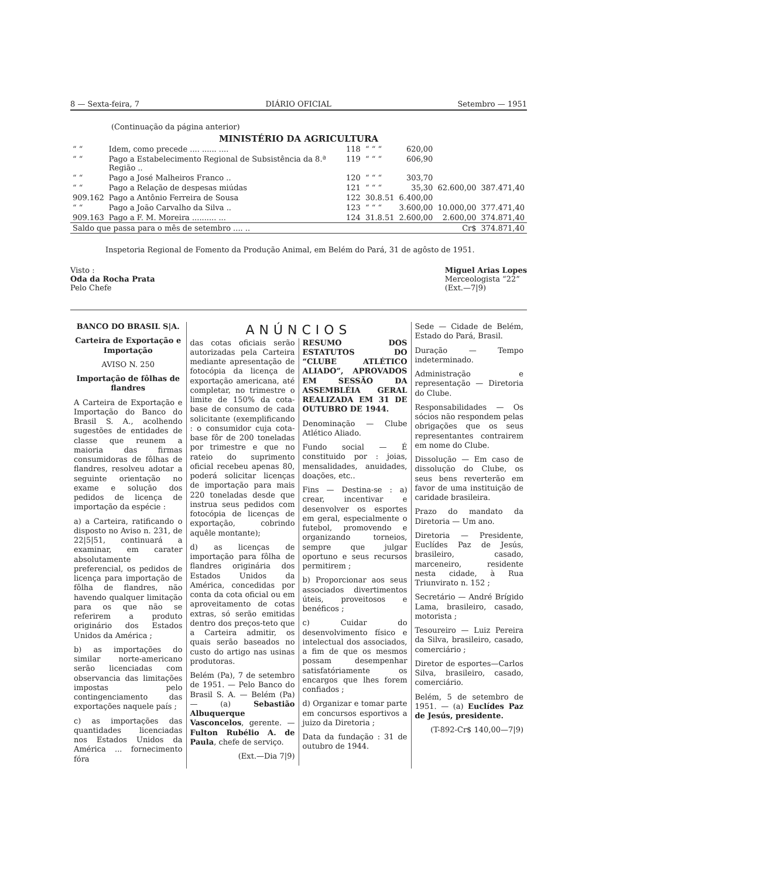8 — Sexta-feira, 7 DIÁRIO OFICIAL Setembro — 1951
(Continuação da página anterior)
MINISTÉRIO DA AGRICULTURA
| “ “ | Idem, como precede .... ...... .... | 118 | “ “ “ | 620,00 | | |
| “ “ | Pago a Estabelecimento Regional de Subsistência da 8.ª Região .. | 119 | “ “ “ | 606,90 | | |
| “ “ | Pago a José Malheiros Franco .. | 120 | “ “ “ | 303,70 | | |
| “ “ | Pago a Relação de despesas miúdas | 121 | “ “ “ | 35,30 | 62.600,00 | 387.471,40 |
| 909.162 | Pago a Antônio Ferreira de Sousa | 122 | 30.8.51 | 6.400,00 | | |
| “ “ | Pago a João Carvalho da Silva .. | 123 | “ “ “ | 3.600,00 | 10.000,00 | 377.471,40 |
| 909.163 | Pago a F. M. Moreira .......... ... | 124 | 31.8.51 | 2.600,00 | 2.600,00 | 374.871,40 |
| Saldo que passa para o mês de setembro .... .. | | | | | Cr$ | 374.871,40 |
Inspetoria Regional de Fomento da Produção Animal, em Belém do Pará, 31 de agôsto de 1951.
Visto :
Oda da Rocha Prata
Pelo Chefe
Miguel Arias Lopes
Merceologista “22”
(Ext.—7|9)
BANCO DO BRASIL S|A.
Carteira de Exportação e Importação
AVISO N. 250
Importação de fôlhas de flandres
A Carteira de Exportação e Importação do Banco do Brasil S. A., acolhendo sugestões de entidades de classe que reunem a maioria das firmas consumidoras de fôlhas de flandres, resolveu adotar a seguinte orientação no exame e solução dos pedidos de licença de importação da espécie :
a) a Carteira, ratificando o disposto no Aviso n. 231, de 22|5|51, continuará a examinar, em carater absolutamente preferencial, os pedidos de licença para importação de fôlha de flandres, não havendo qualquer limitação para os que não se referirem a produto originário dos Estados Unidos da América ;
b) as importações do similar norte-americano serão licenciadas com observancia das limitações impostas pelo contingenciamento das exportações naquele país ;
c) as importações das quantidades licenciadas nos Estados Unidos da América ... fornecimento fóra
ANÚNCIOS
das cotas oficiais serão autorizadas pela Carteira mediante apresentação de fotocópia da licença de exportação americana, até completar, no trimestre o limite de 150% da cota-base de consumo de cada solicitante (exemplificando : o consumidor cuja cota-base fôr de 200 toneladas por trimestre e que no rateio do suprimento oficial recebeu apenas 80, poderá solicitar licenças de importação para mais 220 toneladas desde que instrua seus pedidos com fotocópia de licenças de exportação, cobrindo aquêle montante);
d) as licenças de importação para fôlha de flandres originária dos Estados Unidos da América, concedidas por conta da cota oficial ou em aproveitamento de cotas extras, só serão emitidas dentro dos preços-teto que a Carteira admitir, os quais serão baseados no custo do artigo nas usinas produtoras.
Belém (Pa), 7 de setembro de 1951. — Pelo Banco do Brasil S. A. — Belém (Pa) — (a) Sebastião Albuquerque Vasconcelos, gerente. — Fulton Rubélio A. de Paula, chefe de serviço.
(Ext.—Dia 7|9)
RESUMO DOS ESTATUTOS DO “CLUBE ATLÉTICO ALIADO”, APROVADOS EM SESSÃO DA ASSEMBLÉIA GERAL REALIZADA EM 31 DE OUTUBRO DE 1944.
Denominação — Clube Atlético Aliado.
Fundo social — É constituido por : joias, mensalidades, anuidades, doações, etc..
Fins — Destina-se : a) crear, incentivar e desenvolver os esportes em geral, especialmente o futebol, promovendo e organizando torneios, sempre que julgar oportuno e seus recursos permitirem ;
b) Proporcionar aos seus associados divertimentos úteis, proveitosos e benéficos ;
c) Cuidar do desenvolvimento físico e intelectual dos associados, a fim de que os mesmos possam desempenhar satisfatóriamente os encargos que lhes forem confiados ;
d) Organizar e tomar parte em concursos esportivos a juizo da Diretoria ;
Data da fundação : 31 de outubro de 1944.
Sede — Cidade de Belém, Estado do Pará, Brasil.
Duração — Tempo indeterminado.
Administração e representação — Diretoria do Clube.
Responsabilidades — Os sócios não respondem pelas obrigações que os seus representantes contrairem em nome do Clube.
Dissolução — Em caso de dissolução do Clube, os seus bens reverterão em favor de uma instituição de caridade brasileira.
Prazo do mandato da Diretoria — Um ano.
Diretoria — Presidente, Euclídes Paz de Jesús, brasileiro, casado, marceneiro, residente nesta cidade, à Rua Triunvirato n. 152 ;
Secretário — André Brígido Lama, brasileiro, casado, motorista ;
Tesoureiro — Luiz Pereira da Silva, brasileiro, casado, comerciário ;
Diretor de esportes—Carlos Silva, brasileiro, casado, comerciário.
Belém, 5 de setembro de 1951. — (a) Euclídes Paz de Jesús, presidente.
(T-892-Cr$ 140,00—7|9)